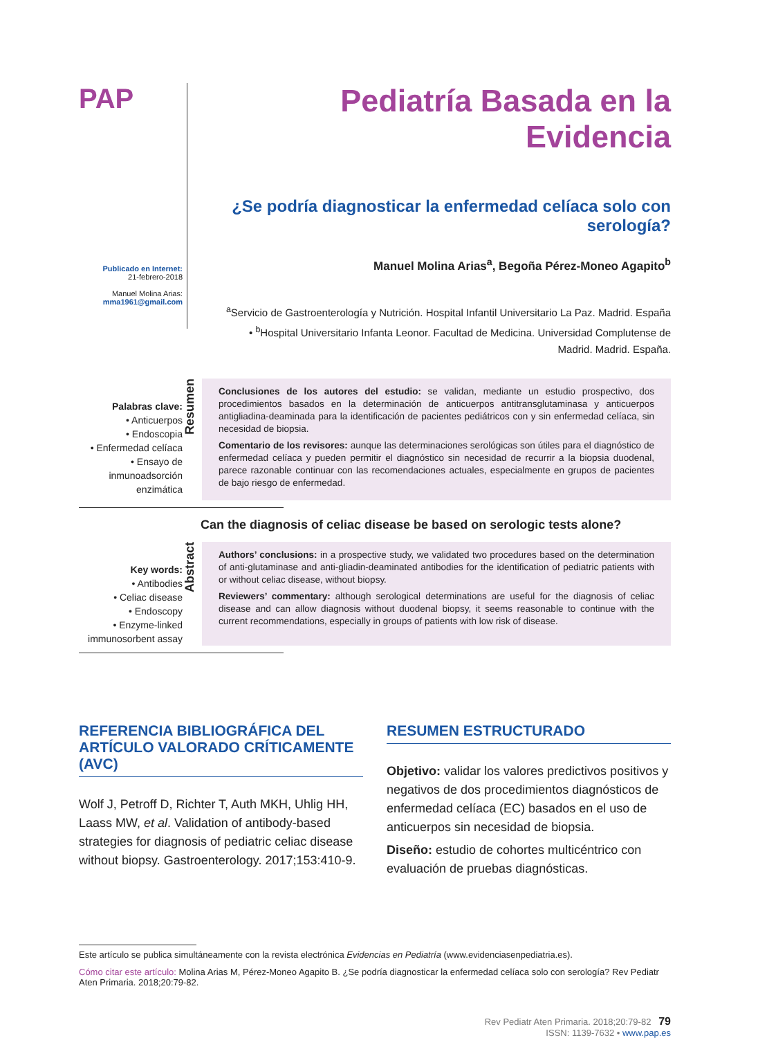PAP
Publicado en Internet:
21-febrero-2018
Manuel Molina Arias:
mma1961@gmail.com
Pediatría Basada en la Evidencia
¿Se podría diagnosticar la enfermedad celíaca solo con serología?
Manuel Molina Arias<sup>a</sup>, Begoña Pérez-Moneo Agapito<sup>b</sup>
<sup>a</sup> Servicio de Gastroenterología y Nutrición. Hospital Infantil Universitario La Paz. Madrid. España
• <sup>b</sup>Hospital Universitario Infanta Leonor. Facultad de Medicina. Universidad Complutense de Madrid. Madrid. España.
Palabras clave:
• Anticuerpos
• Endoscopia
• Enfermedad celíaca
• Ensayo de inmunoadsorción enzimática
Resumen
Conclusiones de los autores del estudio: se validan, mediante un estudio prospectivo, dos procedimientos basados en la determinación de anticuerpos antitransglutaminasa y anticuerpos antigliadina-deaminada para la identificación de pacientes pediátricos con y sin enfermedad celíaca, sin necesidad de biopsia.
Comentario de los revisores: aunque las determinaciones serológicas son útiles para el diagnóstico de enfermedad celíaca y pueden permitir el diagnóstico sin necesidad de recurrir a la biopsia duodenal, parece razonable continuar con las recomendaciones actuales, especialmente en grupos de pacientes de bajo riesgo de enfermedad.
Can the diagnosis of celiac disease be based on serologic tests alone?
Key words:
• Antibodies
• Celiac disease
• Endoscopy
• Enzyme-linked immunosorbent assay
Abstract
Authors’ conclusions: in a prospective study, we validated two procedures based on the determination of anti-glutaminase and anti-gliadin-deaminated antibodies for the identification of pediatric patients with or without celiac disease, without biopsy.
Reviewers’ commentary: although serological determinations are useful for the diagnosis of celiac disease and can allow diagnosis without duodenal biopsy, it seems reasonable to continue with the current recommendations, especially in groups of patients with low risk of disease.
REFERENCIA BIBLIOGRÁFICA DEL ARTÍCULO VALORADO CRÍTICAMENTE (AVC)
Wolf J, Petroff D, Richter T, Auth MKH, Uhlig HH, Laass MW, et al. Validation of antibody-based strategies for diagnosis of pediatric celiac disease without biopsy. Gastroenterology. 2017;153:410-9.
RESUMEN ESTRUCTURADO
Objetivo: validar los valores predictivos positivos y negativos de dos procedimientos diagnósticos de enfermedad celíaca (EC) basados en el uso de anticuerpos sin necesidad de biopsia.
Diseño: estudio de cohortes multicéntrico con evaluación de pruebas diagnósticas.
Este artículo se publica simultáneamente con la revista electrónica Evidencias en Pediatría (www.evidenciasenpediatria.es).
Cómo citar este artículo: Molina Arias M, Pérez-Moneo Agapito B. ¿Se podría diagnosticar la enfermedad celíaca solo con serología? Rev Pediatr Aten Primaria. 2018;20:79-82.
Rev Pediatr Aten Primaria. 2018;20:79-82 79
ISSN: 1139-7632 • www.pap.es